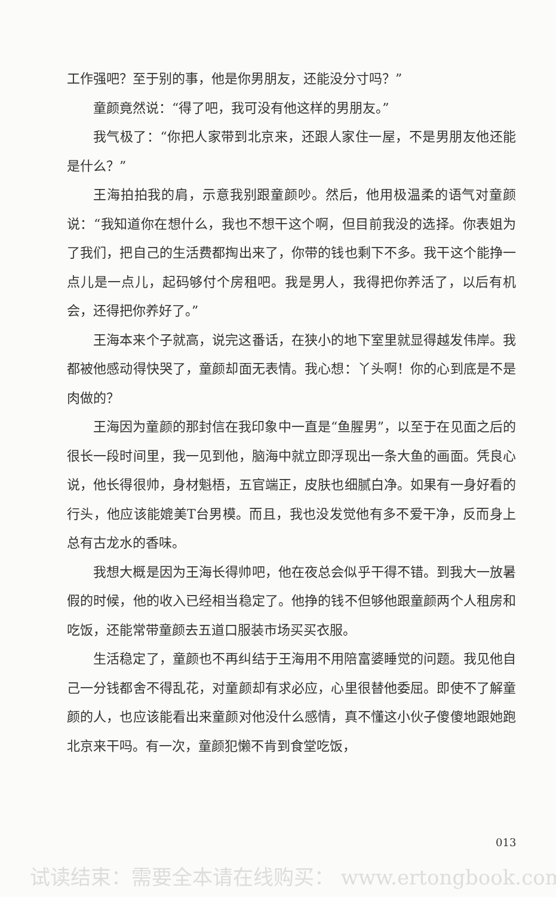工作强吧？至于别的事，他是你男朋友，还能没分寸吗？”
童颜竟然说：“得了吧，我可没有他这样的男朋友。”
我气极了：“你把人家带到北京来，还跟人家住一屋，不是男朋友他还能是什么？”
王海拍拍我的肩，示意我别跟童颜吵。然后，他用极温柔的语气对童颜说：“我知道你在想什么，我也不想干这个啊，但目前我没的选择。你表姐为了我们，把自己的生活费都掏出来了，你带的钱也剩下不多。我干这个能挣一点儿是一点儿，起码够付个房租吧。我是男人，我得把你养活了，以后有机会，还得把你养好了。”
王海本来个子就高，说完这番话，在狭小的地下室里就显得越发伟岸。我都被他感动得快哭了，童颜却面无表情。我心想：丫头啊！你的心到底是不是肉做的？
王海因为童颜的那封信在我印象中一直是“鱼腥男”，以至于在见面之后的很长一段时间里，我一见到他，脑海中就立即浮现出一条大鱼的画面。凭良心说，他长得很帅，身材魁梧，五官端正，皮肤也细腻白净。如果有一身好看的行头，他应该能媲美T台男模。而且，我也没发觉他有多不爱干净，反而身上总有古龙水的香味。
我想大概是因为王海长得帅吧，他在夜总会似乎干得不错。到我大一放暑假的时候，他的收入已经相当稳定了。他挣的钱不但够他跟童颜两个人租房和吃饭，还能常带童颜去五道口服装市场买买衣服。
生活稳定了，童颜也不再纠结于王海用不用陪富婆睡觉的问题。我见他自己一分钱都舍不得乱花，对童颜却有求必应，心里很替他委屈。即使不了解童颜的人，也应该能看出来童颜对他没什么感情，真不懂这小伙子傻傻地跟她跑北京来干吗。有一次，童颜犯懒不肯到食堂吃饭，
013
试读结束：需要全本请在线购买： www.ertongbook.com